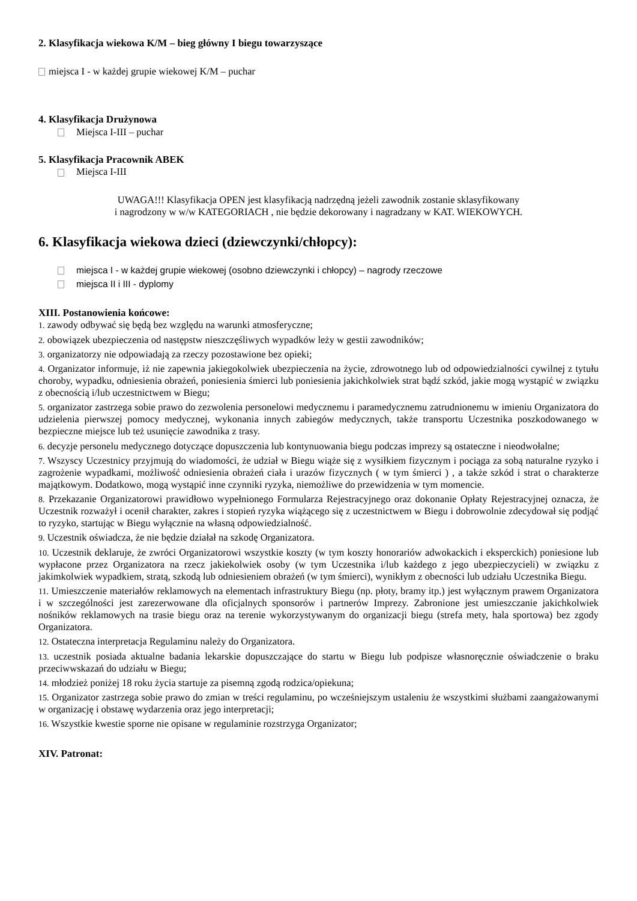2. Klasyfikacja wiekowa K/M – bieg główny I biegu towarzyszące
miejsca I - w każdej grupie wiekowej K/M – puchar
4. Klasyfikacja Drużynowa
Miejsca I-III – puchar
5. Klasyfikacja Pracownik ABEK
Miejsca I-III
UWAGA!!! Klasyfikacja OPEN jest klasyfikacją nadrzędną jeżeli zawodnik zostanie sklasyfikowany
i nagrodzony w w/w KATEGORIACH , nie będzie dekorowany i nagradzany w KAT. WIEKOWYCH.
6. Klasyfikacja wiekowa dzieci (dziewczynki/chłopcy):
miejsca I - w każdej grupie wiekowej (osobno dziewczynki i chłopcy) – nagrody rzeczowe
miejsca II i III - dyplomy
XIII. Postanowienia końcowe:
1. zawody odbywać się będą bez względu na warunki atmosferyczne;
2. obowiązek ubezpieczenia od następstw nieszczęśliwych wypadków leży w gestii zawodników;
3. organizatorzy nie odpowiadają za rzeczy pozostawione bez opieki;
4. Organizator informuje, iż nie zapewnia jakiegokolwiek ubezpieczenia na życie, zdrowotnego lub od odpowiedzialności cywilnej z tytułu choroby, wypadku, odniesienia obrażeń, poniesienia śmierci lub poniesienia jakichkolwiek strat bądź szkód, jakie mogą wystąpić w związku z obecnością i/lub uczestnictwem w Biegu;
5. organizator zastrzega sobie prawo do zezwolenia personelowi medycznemu i paramedycznemu zatrudnionemu w imieniu Organizatora do udzielenia pierwszej pomocy medycznej, wykonania innych zabiegów medycznych, także transportu Uczestnika poszkodowanego w bezpieczne miejsce lub też usunięcie zawodnika z trasy.
6. decyzje personelu medycznego dotyczące dopuszczenia lub kontynuowania biegu podczas imprezy są ostateczne i nieodwołalne;
7. Wszyscy Uczestnicy przyjmują do wiadomości, że udział w Biegu wiąże się z wysiłkiem fizycznym i pociąga za sobą naturalne ryzyko i zagrożenie wypadkami, możliwość odniesienia obrażeń ciała i urazów fizycznych ( w tym śmierci ) , a także szkód i strat o charakterze majątkowym. Dodatkowo, mogą wystąpić inne czynniki ryzyka, niemożliwe do przewidzenia w tym momencie.
8. Przekazanie Organizatorowi prawidłowo wypełnionego Formularza Rejestracyjnego oraz dokonanie Opłaty Rejestracyjnej oznacza, że Uczestnik rozważył i ocenił charakter, zakres i stopień ryzyka wiążącego się z uczestnictwem w Biegu i dobrowolnie zdecydował się podjąć to ryzyko, startując w Biegu wyłącznie na własną odpowiedzialność.
9. Uczestnik oświadcza, że nie będzie działał na szkodę Organizatora.
10. Uczestnik deklaruje, że zwróci Organizatorowi wszystkie koszty (w tym koszty honorariów adwokackich i eksperckich) poniesione lub wypłacone przez Organizatora na rzecz jakiekolwiek osoby (w tym Uczestnika i/lub każdego z jego ubezpieczycieli) w związku z jakimkolwiek wypadkiem, stratą, szkodą lub odniesieniem obrażeń (w tym śmierci), wynikłym z obecności lub udziału Uczestnika Biegu.
11. Umieszczenie materiałów reklamowych na elementach infrastruktury Biegu (np. płoty, bramy itp.) jest wyłącznym prawem Organizatora i w szczególności jest zarezerwowane dla oficjalnych sponsorów i partnerów Imprezy. Zabronione jest umieszczanie jakichkolwiek nośników reklamowych na trasie biegu oraz na terenie wykorzystywanym do organizacji biegu (strefa mety, hala sportowa) bez zgody Organizatora.
12. Ostateczna interpretacja Regulaminu należy do Organizatora.
13. uczestnik posiada aktualne badania lekarskie dopuszczające do startu w Biegu lub podpisze własnoręcznie oświadczenie o braku przeciwwskazań do udziału w Biegu;
14. młodzież poniżej 18 roku życia startuje za pisemną zgodą rodzica/opiekuna;
15. Organizator zastrzega sobie prawo do zmian w treści regulaminu, po wcześniejszym ustaleniu że wszystkimi służbami zaangażowanymi w organizację i obstawę wydarzenia oraz jego interpretacji;
16. Wszystkie kwestie sporne nie opisane w regulaminie rozstrzyga Organizator;
XIV. Patronat: